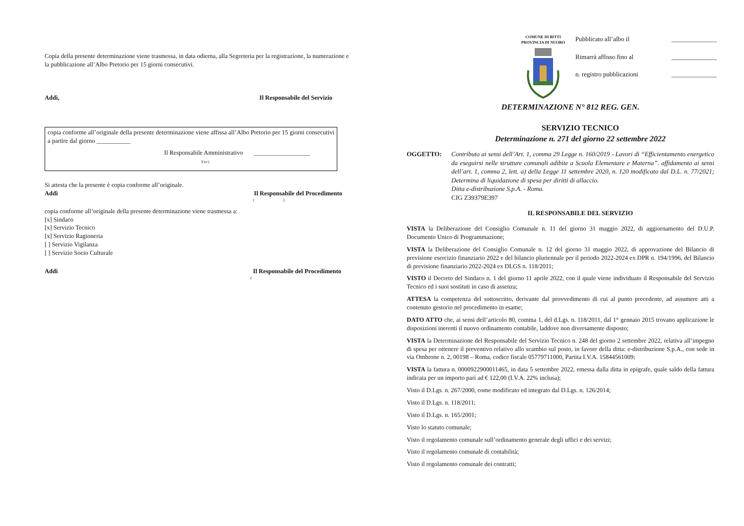Copia della presente determinazione viene trasmessa, in data odierna, alla Segreteria per la registrazione, la numerazione e la pubblicazione all’Albo Pretorio per 15 giorni consecutivi.
Addì, Il Responsabile del Servizio
copia conforme all’originale della presente determinazione viene affissa all’Albo Pretorio per 15 giorni consecutivi a partire dal giorno ___________
Il Responsabile Amministrativo __________________
F.to (
Si attesta che la presente è copia conforme all’originale.
Addì Il Responsabile del Procedimento
( )
copia conforme all’originale della presente determinazione viene trasmessa a:
[x] Sindaco
[x] Servizio Tecnico
[x] Servizio Ragioneria
[ ] Servizio Vigilanza
[ ] Servizio Socio Culturale
Addì Il Responsabile del Procedimento
(
COMUNE DI BITTI
PROVINCIA DI NUORO
Pubblicato all’albo il ______________
Rimarrà affisso fino al ______________
n. registro pubblicazioni ______________
DETERMINAZIONE N° 812 REG. GEN.
SERVIZIO TECNICO
Determinazione n. 271 del giorno 22 settembre 2022
OGGETTO: Contributo ai sensi dell’Art. 1, comma 29 Legge n. 160/2019 - Lavori di “Efficientamento energetico da eseguirsi nelle strutture comunali adibite a Scuola Elementare e Materna”. affidamento ai sensi dell’art. 1, comma 2, lett. a) della Legge 11 settembre 2020, n. 120 modificato dal D.L. n. 77/2021; Determina di liquidazione di spesa per diritti di allaccio.
Ditta e-distribuzione S.p.A. - Roma.
CIG Z39379E397
IL RESPONSABILE DEL SERVIZIO
VISTA la Deliberazione del Consiglio Comunale n. 11 del giorno 31 maggio 2022, di aggiornamento del D.U.P. Documento Unico di Programmazione;
VISTA la Deliberazione del Consiglio Comunale n. 12 del giorno 31 maggio 2022, di approvazione del Bilancio di previsione esercizio finanziario 2022 e del bilancio pluriennale per il periodo 2022-2024 ex DPR n. 194/1996, del Bilancio di previsione finanziario 2022-2024 ex DLGS n. 118/2011;
VISTO il Decreto del Sindaco n. 1 del giorno 11 aprile 2022, con il quale viene individuato il Responsabile del Servizio Tecnico ed i suoi sostituti in caso di assenza;
ATTESA la competenza del sottoscritto, derivante dal provvedimento di cui al punto precedente, ad assumere atti a contenuto gestorio nel procedimento in esame;
DATO ATTO che, ai sensi dell’articolo 80, comma 1, del d.Lgs. n. 118/2011, dal 1° gennaio 2015 trovano applicazione le disposizioni inerenti il nuovo ordinamento contabile, laddove non diversamente disposto;
VISTA la Determinazione del Responsabile del Servizio Tecnico n. 248 del giorno 2 settembre 2022, relativa all’impegno di spesa per ottenere il preventivo relativo allo scambio sul posto, in favore della ditta: e-distribuzione S.p.A., con sede in via Ombrone n. 2, 00198 – Roma, codice fiscale 05779711000, Partita I.V.A. 15844561009;
VISTA la fattura n. 0000922900011465, in data 5 settembre 2022, emessa dalla ditta in epigrafe, quale saldo della fattura indicata per un importo pari ad € 122,00 (I.V.A. 22% inclusa);
Visto il D.Lgs. n. 267/2000, come modificato ed integrato dal D.Lgs. n. 126/2014;
Visto il D.Lgs. n. 118/2011;
Visto il D.Lgs. n. 165/2001;
Visto lo statuto comunale;
Visto il regolamento comunale sull’ordinamento generale degli uffici e dei servizi;
Visto il regolamento comunale di contabilità;
Visto il regolamento comunale dei contratti;